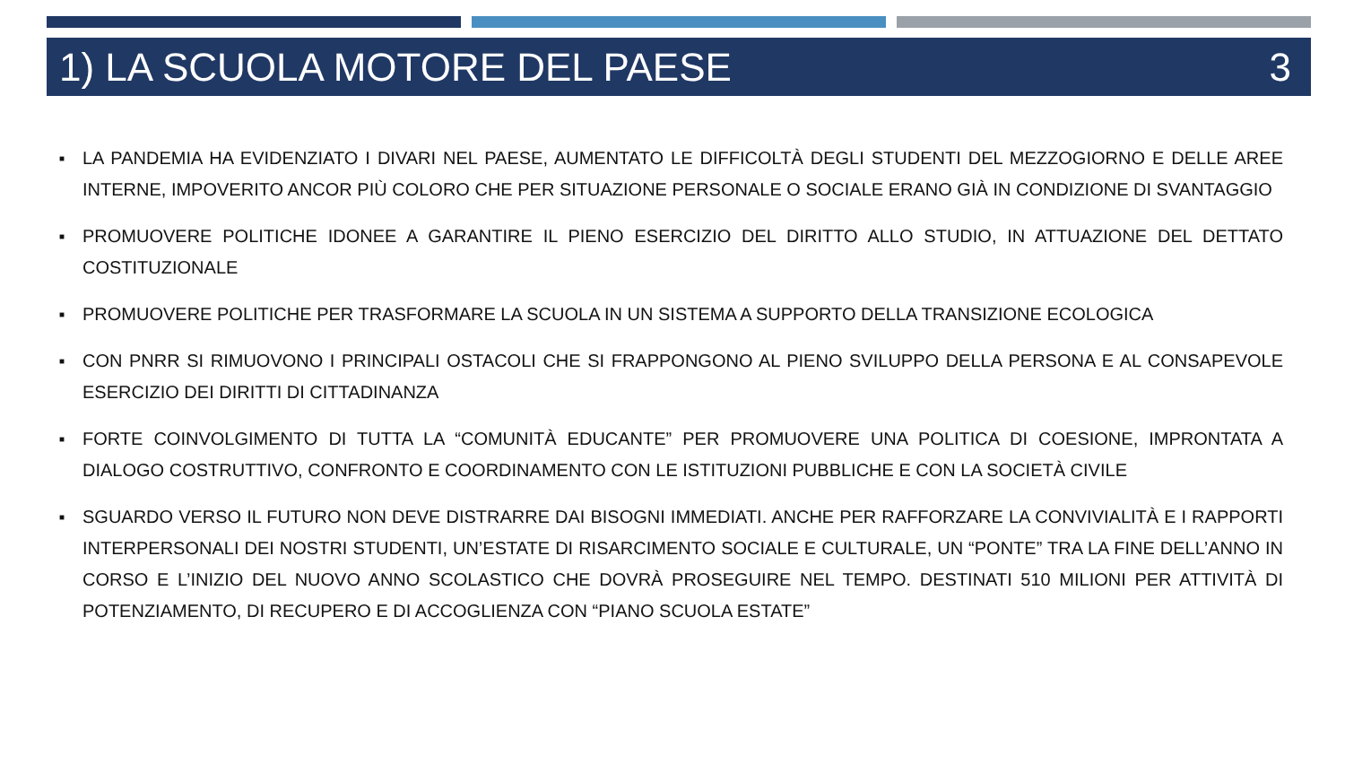1) LA SCUOLA MOTORE DEL PAESE 3
■ LA PANDEMIA HA EVIDENZIATO I DIVARI NEL PAESE, AUMENTATO LE DIFFICOLTÀ DEGLI STUDENTI DEL MEZZOGIORNO E DELLE AREE INTERNE, IMPOVERITO ANCOR PIÙ COLORO CHE PER SITUAZIONE PERSONALE O SOCIALE ERANO GIÀ IN CONDIZIONE DI SVANTAGGIO
■ PROMUOVERE POLITICHE IDONEE A GARANTIRE IL PIENO ESERCIZIO DEL DIRITTO ALLO STUDIO, IN ATTUAZIONE DEL DETTATO COSTITUZIONALE
■ PROMUOVERE POLITICHE PER TRASFORMARE LA SCUOLA IN UN SISTEMA A SUPPORTO DELLA TRANSIZIONE ECOLOGICA
■ CON PNRR SI RIMUOVONO I PRINCIPALI OSTACOLI CHE SI FRAPPONGONO AL PIENO SVILUPPO DELLA PERSONA E AL CONSAPEVOLE ESERCIZIO DEI DIRITTI DI CITTADINANZA
■ FORTE COINVOLGIMENTO DI TUTTA LA “COMUNITÀ EDUCANTE” PER PROMUOVERE UNA POLITICA DI COESIONE, IMPRONTATA A DIALOGO COSTRUTTIVO, CONFRONTO E COORDINAMENTO CON LE ISTITUZIONI PUBBLICHE E CON LA SOCIETÀ CIVILE
■ SGUARDO VERSO IL FUTURO NON DEVE DISTRARRE DAI BISOGNI IMMEDIATI. ANCHE PER RAFFORZARE LA CONVIVIALITÀ E I RAPPORTI INTERPERSONALI DEI NOSTRI STUDENTI, UN’ESTATE DI RISARCIMENTO SOCIALE E CULTURALE, UN “PONTE” TRA LA FINE DELL’ANNO IN CORSO E L’INIZIO DEL NUOVO ANNO SCOLASTICO CHE DOVRÀ PROSEGUIRE NEL TEMPO. DESTINATI 510 MILIONI PER ATTIVITÀ DI POTENZIAMENTO, DI RECUPERO E DI ACCOGLIENZA CON “PIANO SCUOLA ESTATE”